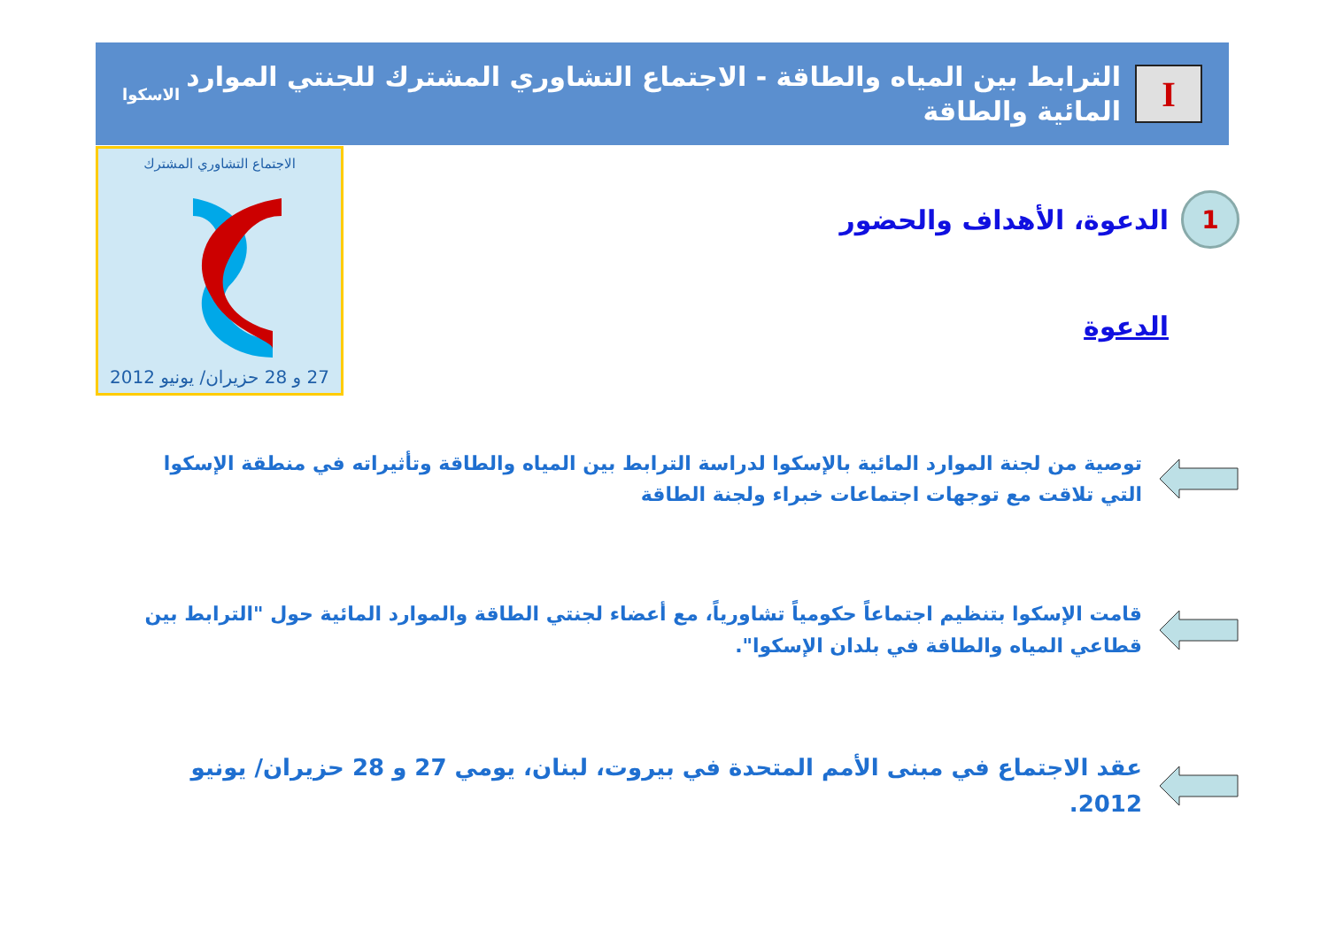I
الترابط بين المياه والطاقة - الاجتماع التشاوري المشترك للجنتي الموارد المائية والطاقة
الاسكوا
الاجتماع التشاوري المشترك
27 و 28 حزيران/ يونيو 2012
1
الدعوة، الأهداف والحضور
الدعوة
توصية من لجنة الموارد المائية بالإسكوا لدراسة الترابط بين المياه والطاقة وتأثيراته في منطقة الإسكوا التي تلاقت مع توجهات اجتماعات خبراء ولجنة الطاقة
قامت الإسكوا بتنظيم اجتماعاً حكومياً تشاورياً، مع أعضاء لجنتي الطاقة والموارد المائية حول "الترابط بين قطاعي المياه والطاقة في بلدان الإسكوا".
عقد الاجتماع في مبنى الأمم المتحدة في بيروت، لبنان، يومي 27 و 28 حزيران/ يونيو 2012.